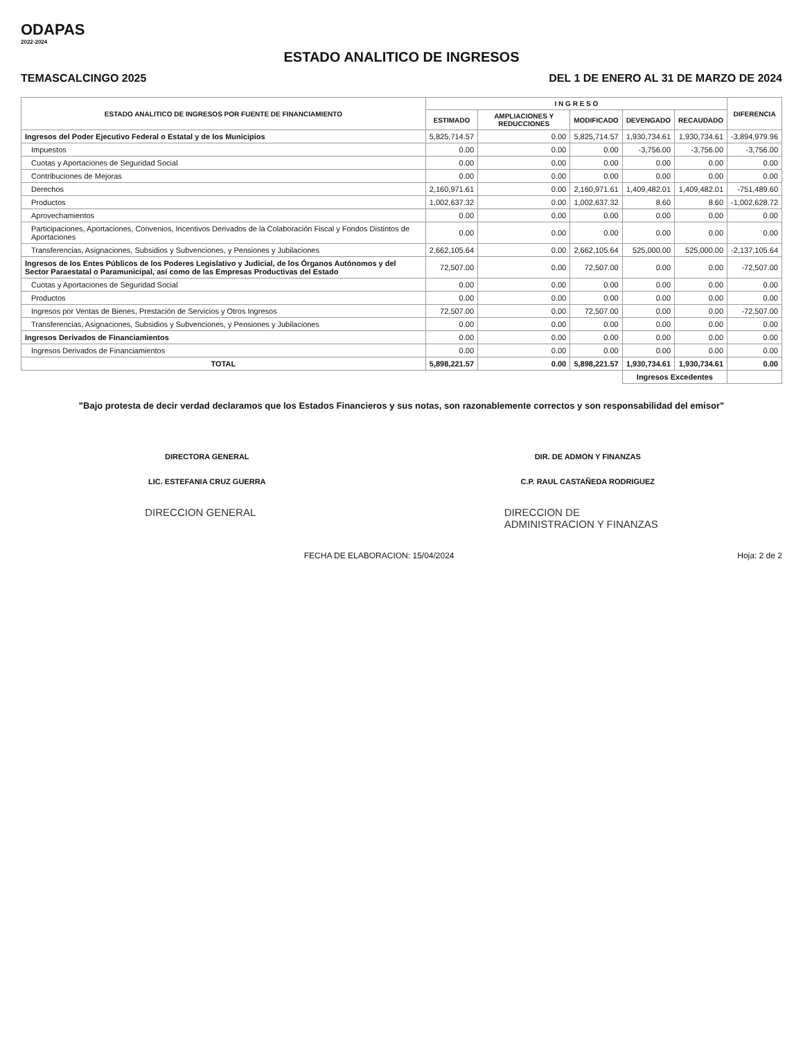ODAPAS
2022-2024
ESTADO ANALITICO DE INGRESOS
TEMASCALCINGO 2025 DEL 1 DE ENERO AL 31 DE MARZO DE 2024
| ESTADO ANALITICO DE INGRESOS POR FUENTE DE FINANCIAMIENTO | I N G R E S O | | | | | DIFERENCIA |
| --- | --- | --- | --- | --- | --- | --- |
| | ESTIMADO | AMPLIACIONES Y REDUCCIONES | MODIFICADO | DEVENGADO | RECAUDADO | |
| Ingresos del Poder Ejecutivo Federal o Estatal y de los Municipios | 5,825,714.57 | 0.00 | 5,825,714.57 | 1,930,734.61 | 1,930,734.61 | -3,894,979.96 |
| Impuestos | 0.00 | 0.00 | 0.00 | -3,756.00 | -3,756.00 | -3,756.00 |
| Cuotas y Aportaciones de Seguridad Social | 0.00 | 0.00 | 0.00 | 0.00 | 0.00 | 0.00 |
| Contribuciones de Mejoras | 0.00 | 0.00 | 0.00 | 0.00 | 0.00 | 0.00 |
| Derechos | 2,160,971.61 | 0.00 | 2,160,971.61 | 1,409,482.01 | 1,409,482.01 | -751,489.60 |
| Productos | 1,002,637.32 | 0.00 | 1,002,637.32 | 8.60 | 8.60 | -1,002,628.72 |
| Aprovechamientos | 0.00 | 0.00 | 0.00 | 0.00 | 0.00 | 0.00 |
| Participaciones, Aportaciones, Convenios, Incentivos Derivados de la Colaboración Fiscal y Fondos Distintos de Aportaciones | 0.00 | 0.00 | 0.00 | 0.00 | 0.00 | 0.00 |
| Transferencias, Asignaciones, Subsidios y Subvenciones, y Pensiones y Jubilaciones | 2,662,105.64 | 0.00 | 2,662,105.64 | 525,000.00 | 525,000.00 | -2,137,105.64 |
| Ingresos de los Entes Públicos de los Poderes Legislativo y Judicial, de los Órganos Autónomos y del Sector Paraestatal o Paramunicipal, así como de las Empresas Productivas del Estado | 72,507.00 | 0.00 | 72,507.00 | 0.00 | 0.00 | -72,507.00 |
| Cuotas y Aportaciones de Seguridad Social | 0.00 | 0.00 | 0.00 | 0.00 | 0.00 | 0.00 |
| Productos | 0.00 | 0.00 | 0.00 | 0.00 | 0.00 | 0.00 |
| Ingresos por Ventas de Bienes, Prestación de Servicios y Otros Ingresos | 72,507.00 | 0.00 | 72,507.00 | 0.00 | 0.00 | -72,507.00 |
| Transferencias, Asignaciones, Subsidios y Subvenciones, y Pensiones y Jubilaciones | 0.00 | 0.00 | 0.00 | 0.00 | 0.00 | 0.00 |
| Ingresos Derivados de Financiamientos | 0.00 | 0.00 | 0.00 | 0.00 | 0.00 | 0.00 |
| Ingresos Derivados de Financiamientos | 0.00 | 0.00 | 0.00 | 0.00 | 0.00 | 0.00 |
| TOTAL | 5,898,221.57 | 0.00 | 5,898,221.57 | 1,930,734.61 | 1,930,734.61 | 0.00 |
| | | | | Ingresos Excedentes | | |
"Bajo protesta de decir verdad declaramos que los Estados Financieros y sus notas, son razonablemente correctos y son responsabilidad del emisor"
DIRECTORA GENERAL
LIC. ESTEFANIA CRUZ GUERRA
DIR. DE ADMON Y FINANZAS
C.P. RAUL CASTAÑEDA RODRIGUEZ
DIRECCION GENERAL DIRECCION DE
ADMINISTRACION Y FINANZAS
FECHA DE ELABORACION: 15/04/2024 Hoja: 2 de 2